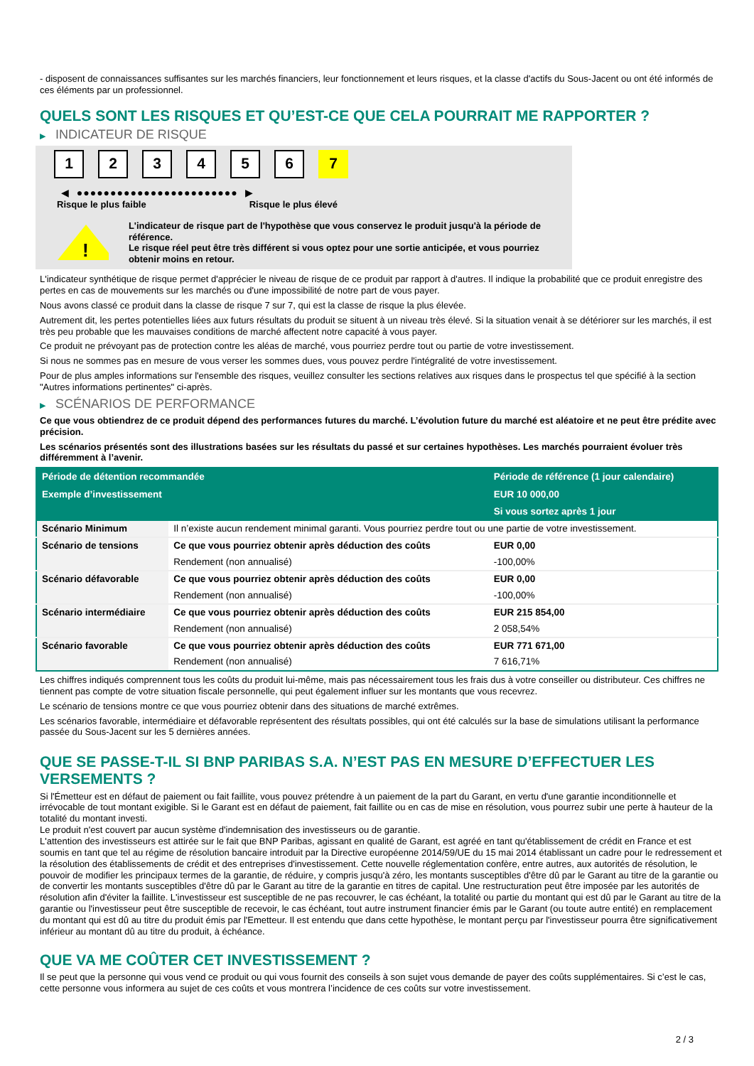- disposent de connaissances suffisantes sur les marchés financiers, leur fonctionnement et leurs risques, et la classe d'actifs du Sous-Jacent ou ont été informés de ces éléments par un professionnel.
QUELS SONT LES RISQUES ET QU’EST-CE QUE CELA POURRAIT ME RAPPORTER ?
▶ INDICATEUR DE RISQUE
1 2 3 4 5 6 7
◀ ●●●●●●●●●●●●●●●●●●●●●●●● ▶
Risque le plus faible Risque le plus élevé
!
L'indicateur de risque part de l'hypothèse que vous conservez le produit jusqu'à la période de référence.
Le risque réel peut être très différent si vous optez pour une sortie anticipée, et vous pourriez obtenir moins en retour.
L'indicateur synthétique de risque permet d'apprécier le niveau de risque de ce produit par rapport à d'autres. Il indique la probabilité que ce produit enregistre des pertes en cas de mouvements sur les marchés ou d'une impossibilité de notre part de vous payer.
Nous avons classé ce produit dans la classe de risque 7 sur 7, qui est la classe de risque la plus élevée.
Autrement dit, les pertes potentielles liées aux futurs résultats du produit se situent à un niveau très élevé. Si la situation venait à se détériorer sur les marchés, il est très peu probable que les mauvaises conditions de marché affectent notre capacité à vous payer.
Ce produit ne prévoyant pas de protection contre les aléas de marché, vous pourriez perdre tout ou partie de votre investissement.
Si nous ne sommes pas en mesure de vous verser les sommes dues, vous pouvez perdre l'intégralité de votre investissement.
Pour de plus amples informations sur l'ensemble des risques, veuillez consulter les sections relatives aux risques dans le prospectus tel que spécifié à la section "Autres informations pertinentes" ci-après.
▶ SCÉNARIOS DE PERFORMANCE
Ce que vous obtiendrez de ce produit dépend des performances futures du marché. L’évolution future du marché est aléatoire et ne peut être prédite avec précision.
Les scénarios présentés sont des illustrations basées sur les résultats du passé et sur certaines hypothèses. Les marchés pourraient évoluer très différemment à l’avenir.
| Période de détention recommandée | | Période de référence (1 jour calendaire) |
| --- | --- | --- |
| Exemple d’investissement | | EUR 10 000,00 |
| | | Si vous sortez après 1 jour |
| Scénario Minimum | Il n’existe aucun rendement minimal garanti. Vous pourriez perdre tout ou une partie de votre investissement. | |
| Scénario de tensions | Ce que vous pourriez obtenir après déduction des coûts | EUR 0,00 |
| | Rendement (non annualisé) | -100,00% |
| Scénario défavorable | Ce que vous pourriez obtenir après déduction des coûts | EUR 0,00 |
| | Rendement (non annualisé) | -100,00% |
| Scénario intermédiaire | Ce que vous pourriez obtenir après déduction des coûts | EUR 215 854,00 |
| | Rendement (non annualisé) | 2 058,54% |
| Scénario favorable | Ce que vous pourriez obtenir après déduction des coûts | EUR 771 671,00 |
| | Rendement (non annualisé) | 7 616,71% |
Les chiffres indiqués comprennent tous les coûts du produit lui-même, mais pas nécessairement tous les frais dus à votre conseiller ou distributeur. Ces chiffres ne tiennent pas compte de votre situation fiscale personnelle, qui peut également influer sur les montants que vous recevrez.
Le scénario de tensions montre ce que vous pourriez obtenir dans des situations de marché extrêmes.
Les scénarios favorable, intermédiaire et défavorable représentent des résultats possibles, qui ont été calculés sur la base de simulations utilisant la performance passée du Sous-Jacent sur les 5 dernières années.
QUE SE PASSE-T-IL SI BNP PARIBAS S.A. N’EST PAS EN MESURE D’EFFECTUER LES VERSEMENTS ?
Si l'Émetteur est en défaut de paiement ou fait faillite, vous pouvez prétendre à un paiement de la part du Garant, en vertu d'une garantie inconditionnelle et irrévocable de tout montant exigible. Si le Garant est en défaut de paiement, fait faillite ou en cas de mise en résolution, vous pourrez subir une perte à hauteur de la totalité du montant investi.
Le produit n'est couvert par aucun système d'indemnisation des investisseurs ou de garantie.
L'attention des investisseurs est attirée sur le fait que BNP Paribas, agissant en qualité de Garant, est agréé en tant qu'établissement de crédit en France et est soumis en tant que tel au régime de résolution bancaire introduit par la Directive européenne 2014/59/UE du 15 mai 2014 établissant un cadre pour le redressement et la résolution des établissements de crédit et des entreprises d'investissement. Cette nouvelle réglementation confère, entre autres, aux autorités de résolution, le pouvoir de modifier les principaux termes de la garantie, de réduire, y compris jusqu'à zéro, les montants susceptibles d'être dû par le Garant au titre de la garantie ou de convertir les montants susceptibles d'être dû par le Garant au titre de la garantie en titres de capital. Une restructuration peut être imposée par les autorités de résolution afin d'éviter la faillite. L'investisseur est susceptible de ne pas recouvrer, le cas échéant, la totalité ou partie du montant qui est dû par le Garant au titre de la garantie ou l'investisseur peut être susceptible de recevoir, le cas échéant, tout autre instrument financier émis par le Garant (ou toute autre entité) en remplacement du montant qui est dû au titre du produit émis par l'Emetteur. Il est entendu que dans cette hypothèse, le montant perçu par l'investisseur pourra être significativement inférieur au montant dû au titre du produit, à échéance.
QUE VA ME COÛTER CET INVESTISSEMENT ?
Il se peut que la personne qui vous vend ce produit ou qui vous fournit des conseils à son sujet vous demande de payer des coûts supplémentaires. Si c’est le cas, cette personne vous informera au sujet de ces coûts et vous montrera l’incidence de ces coûts sur votre investissement.
2 / 3